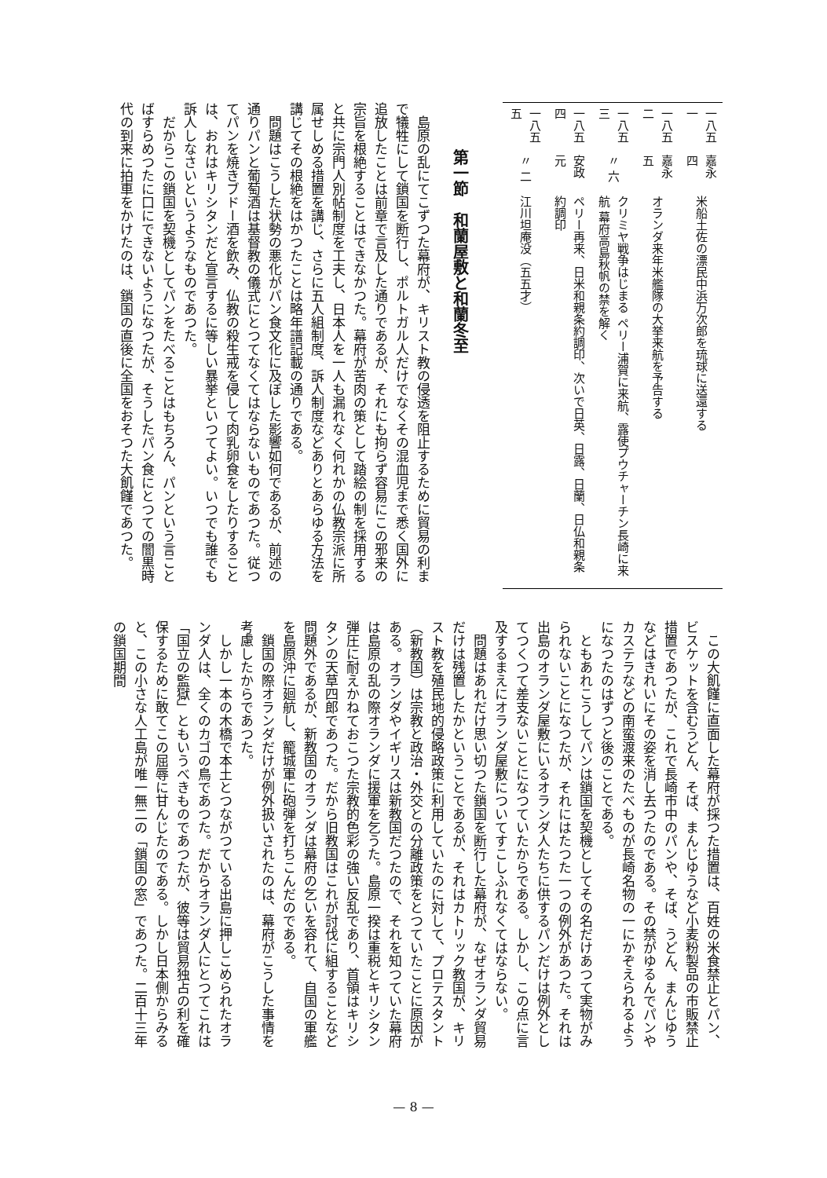| 一八五一 | 嘉永 四 | 米船土佐の漂民中浜万次郎を琉球に送還する |
| 一八五二 | 嘉永 五 | オランダ来年米艦隊の大挙来航を予告する |
| 一八五三 | 〃 六 | クリミヤ戦争はじまる ペリー浦賀に来航、露使プウチャーチン長崎に来航 幕府高島秋帆の禁を解く |
| 一八五四 | 安政 元 | ペリー再来、日米和親条約調印、次いで日英、日露、日蘭、日仏和親条約調印 |
| 一八五五 | 〃 二 | 江川坦庵没（五五才） |
第一節　和蘭屋敷と和蘭冬至
島原の乱にてこずつた幕府が、キリスト教の侵透を阻止するために貿易の利まで犠牲にして鎖国を断行し、ポルトガル人だけでなくその混血児まで悉く国外に追放したことは前章で言及した通りであるが、それにも拘らず容易にこの邪来の宗旨を根絶することはできなかつた。幕府が苦肉の策として踏絵の制を採用すると共に宗門人別帖制度を工夫し、日本人を一人も漏れなく何れかの仏教宗派に所属せしめる措置を講じ、さらに五人組制度、訴人制度などありとあらゆる方法を講じてその根絶をはかつたことは略年譜記載の通りである。
問題はこうした状勢の悪化がパン食文化に及ぼした影響如何であるが、前述の通りパンと葡萄酒は基督教の儀式にとつてなくてはならないものであつた。従つてパンを焼きブドー酒を飲み、仏教の殺生戒を侵して肉乳卵食をしたりすることは、おれはキリシタンだと宣言するに等しい暴挙といつてよい。いつでも誰でも訴人しなさいというようなものであつた。
だからこの鎖国を契機としてパンをたべることはもちろん、パンという言ことばすらめつたに口にできないようになつたが、そうしたパン食にとつての闇黒時代の到来に拍車をかけたのは、鎖国の直後に全国をおそつた大飢饉であつた。
この大飢饉に直面した幕府が採つた措置は、百姓の米食禁止とパン、ビスケットを含むうどん、そば、まんじゆうなど小麦粉製品の市販禁止措置であつたが、これで長崎市中のパンや、そば、うどん、まんじゆうなどはきれいにその姿を消し去つたのである。その禁がゆるんでパンやカステラなどの南蛮渡来のたべものが長崎名物の一にかぞえられるようになつたのはずつと後のことである。
ともあれこうしてパンは鎖国を契機としてその名だけあつて実物がみられないことになつたが、それにはたつた一つの例外があつた。それは出島のオランダ屋敷にいるオランダ人たちに供するパンだけは例外としてつくつて差支ないことになつていたからである。しかし、この点に言及するまえにオランダ屋敷についてすこしふれなくてはならない。
問題はあれだけ思い切つた鎖国を断行した幕府が、なぜオランダ貿易だけは残置したかということであるが、それはカトリック教国が、キリスト教を殖民地的侵略政策に利用していたのに対して、プロテスタント（新教国）は宗教と政治・外交との分離政策をとつていたことに原因がある。オランダやイギリスは新教国だつたので、それを知つていた幕府は島原の乱の際オランダに援軍を乞うた。島原一揆は重税とキリシタン弾圧に耐えかねておこつた宗教的色彩の強い反乱であり、首領はキリシタンの天草四郎であつた。だから旧教国はこれが討伐に組することなど問題外であるが、新教国のオランダは幕府の乞いを容れて、自国の軍艦を島原沖に廻航し、籠城軍に砲弾を打ちこんだのである。
鎖国の際オランダだけが例外扱いされたのは、幕府がこうした事情を考慮したからであつた。
しかし一本の木橋で本土とつながつている出島に押しこめられたオランダ人は、全くのカゴの鳥であつた。だからオランダ人にとつてこれは「国立の監獄」ともいうべきものであつたが、彼等は貿易独占の利を確保するために敢てこの屈辱に甘んじたのである。しかし日本側からみると、この小さな人工島が唯一無二の「鎖国の窓」であつた。二百十三年の鎖国期間
— 8 —